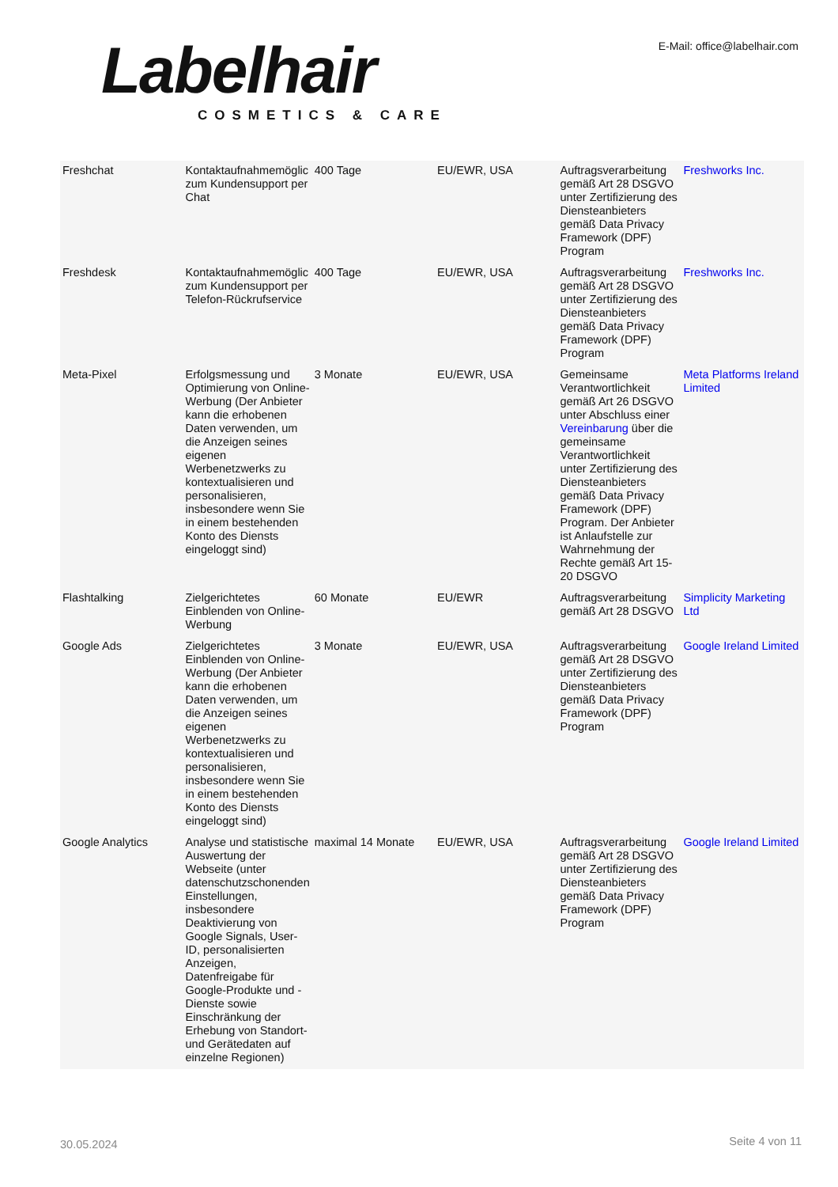Labelhair COSMETICS & CARE
E-Mail: office@labelhair.com
| Freshchat | Kontaktaufnahmemöglic zum Kundensupport per Chat | 400 Tage | EU/EWR, USA | Auftragsverarbeitung gemäß Art 28 DSGVO unter Zertifizierung des Diensteanbieters gemäß Data Privacy Framework (DPF) Program | Freshworks Inc. |
| Freshdesk | Kontaktaufnahmemöglic zum Kundensupport per Telefon-Rückrufservice | 400 Tage | EU/EWR, USA | Auftragsverarbeitung gemäß Art 28 DSGVO unter Zertifizierung des Diensteanbieters gemäß Data Privacy Framework (DPF) Program | Freshworks Inc. |
| Meta-Pixel | Erfolgsmessung und Optimierung von Online-Werbung (Der Anbieter kann die erhobenen Daten verwenden, um die Anzeigen seines eigenen Werbenetzwerks zu kontextualisieren und personalisieren, insbesondere wenn Sie in einem bestehenden Konto des Diensts eingeloggt sind) | 3 Monate | EU/EWR, USA | Gemeinsame Verantwortlichkeit gemäß Art 26 DSGVO unter Abschluss einer Vereinbarung über die gemeinsame Verantwortlichkeit unter Zertifizierung des Diensteanbieters gemäß Data Privacy Framework (DPF) Program. Der Anbieter ist Anlaufstelle zur Wahrnehmung der Rechte gemäß Art 15-20 DSGVO | Meta Platforms Ireland Limited |
| Flashtalking | Zielgerichtetes Einblenden von Online-Werbung | 60 Monate | EU/EWR | Auftragsverarbeitung gemäß Art 28 DSGVO | Simplicity Marketing Ltd |
| Google Ads | Zielgerichtetes Einblenden von Online-Werbung (Der Anbieter kann die erhobenen Daten verwenden, um die Anzeigen seines eigenen Werbenetzwerks zu kontextualisieren und personalisieren, insbesondere wenn Sie in einem bestehenden Konto des Diensts eingeloggt sind) | 3 Monate | EU/EWR, USA | Auftragsverarbeitung gemäß Art 28 DSGVO unter Zertifizierung des Diensteanbieters gemäß Data Privacy Framework (DPF) Program | Google Ireland Limited |
| Google Analytics | Analyse und statistische Auswertung der Webseite (unter datenschutzschonenden Einstellungen, insbesondere Deaktivierung von Google Signals, User-ID, personalisierten Anzeigen, Datenfreigabe für Google-Produkte und -Dienste sowie Einschränkung der Erhebung von Standort- und Gerätedaten auf einzelne Regionen) | maximal 14 Monate | EU/EWR, USA | Auftragsverarbeitung gemäß Art 28 DSGVO unter Zertifizierung des Diensteanbieters gemäß Data Privacy Framework (DPF) Program | Google Ireland Limited |
30.05.2024 Seite 4 von 11